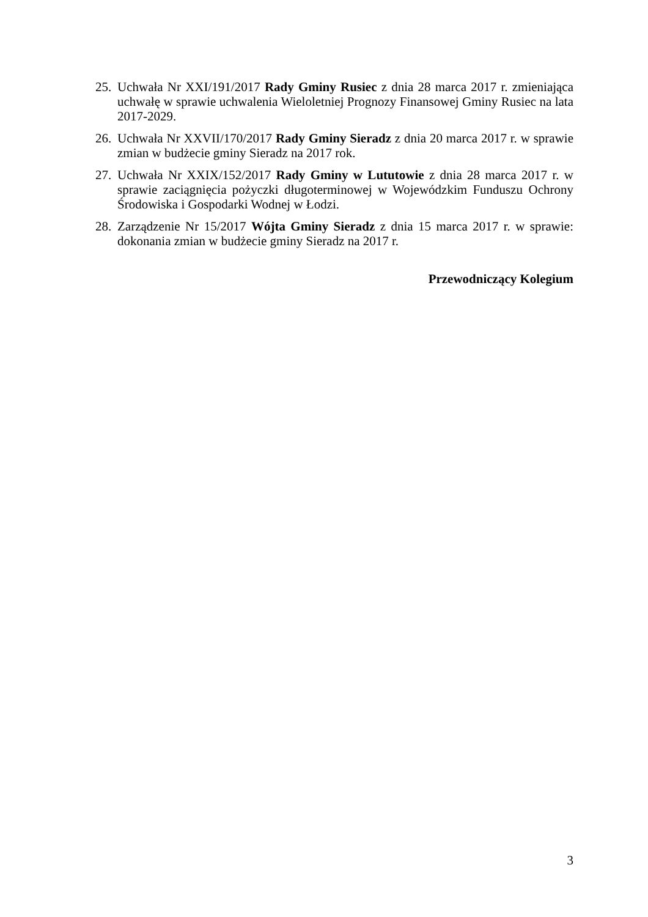25. Uchwała Nr XXI/191/2017 Rady Gminy Rusiec z dnia 28 marca 2017 r. zmieniająca uchwałę w sprawie uchwalenia Wieloletniej Prognozy Finansowej Gminy Rusiec na lata 2017-2029.
26. Uchwała Nr XXVII/170/2017 Rady Gminy Sieradz z dnia 20 marca 2017 r. w sprawie zmian w budżecie gminy Sieradz na 2017 rok.
27. Uchwała Nr XXIX/152/2017 Rady Gminy w Lututowie z dnia 28 marca 2017 r. w sprawie zaciągnięcia pożyczki długoterminowej w Wojewódzkim Funduszu Ochrony Środowiska i Gospodarki Wodnej w Łodzi.
28. Zarządzenie Nr 15/2017 Wójta Gminy Sieradz z dnia 15 marca 2017 r. w sprawie: dokonania zmian w budżecie gminy Sieradz na 2017 r.
Przewodniczący Kolegium
3